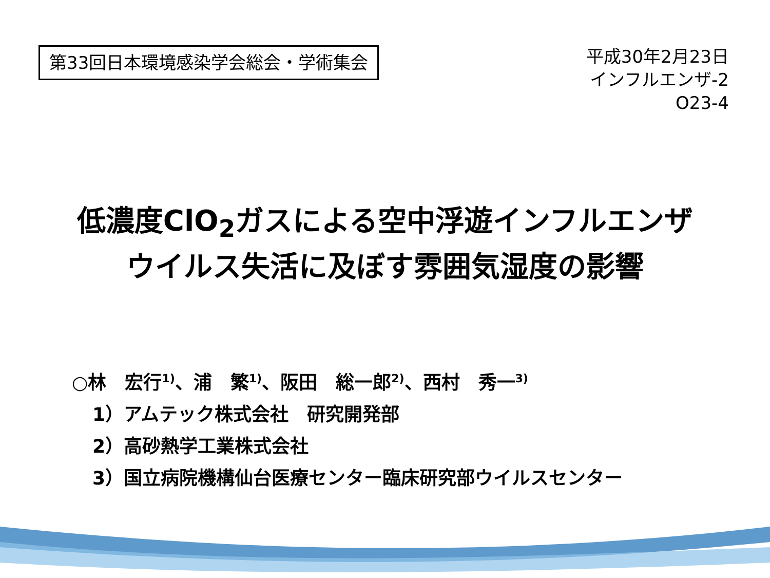第33回日本環境感染学会総会・学術集会
平成30年2月23日
インフルエンザ-2
O23-4
低濃度ClO<sub>2</sub>ガスによる空中浮遊インフルエンザ
ウイルス失活に及ぼす雰囲気湿度の影響
○林　宏行<sup>1)</sup>、浦　繁<sup>1)</sup>、阪田　総一郎<sup>2)</sup>、西村　秀一<sup>3)</sup>
1）アムテック株式会社　研究開発部
2）高砂熱学工業株式会社
3）国立病院機構仙台医療センター臨床研究部ウイルスセンター